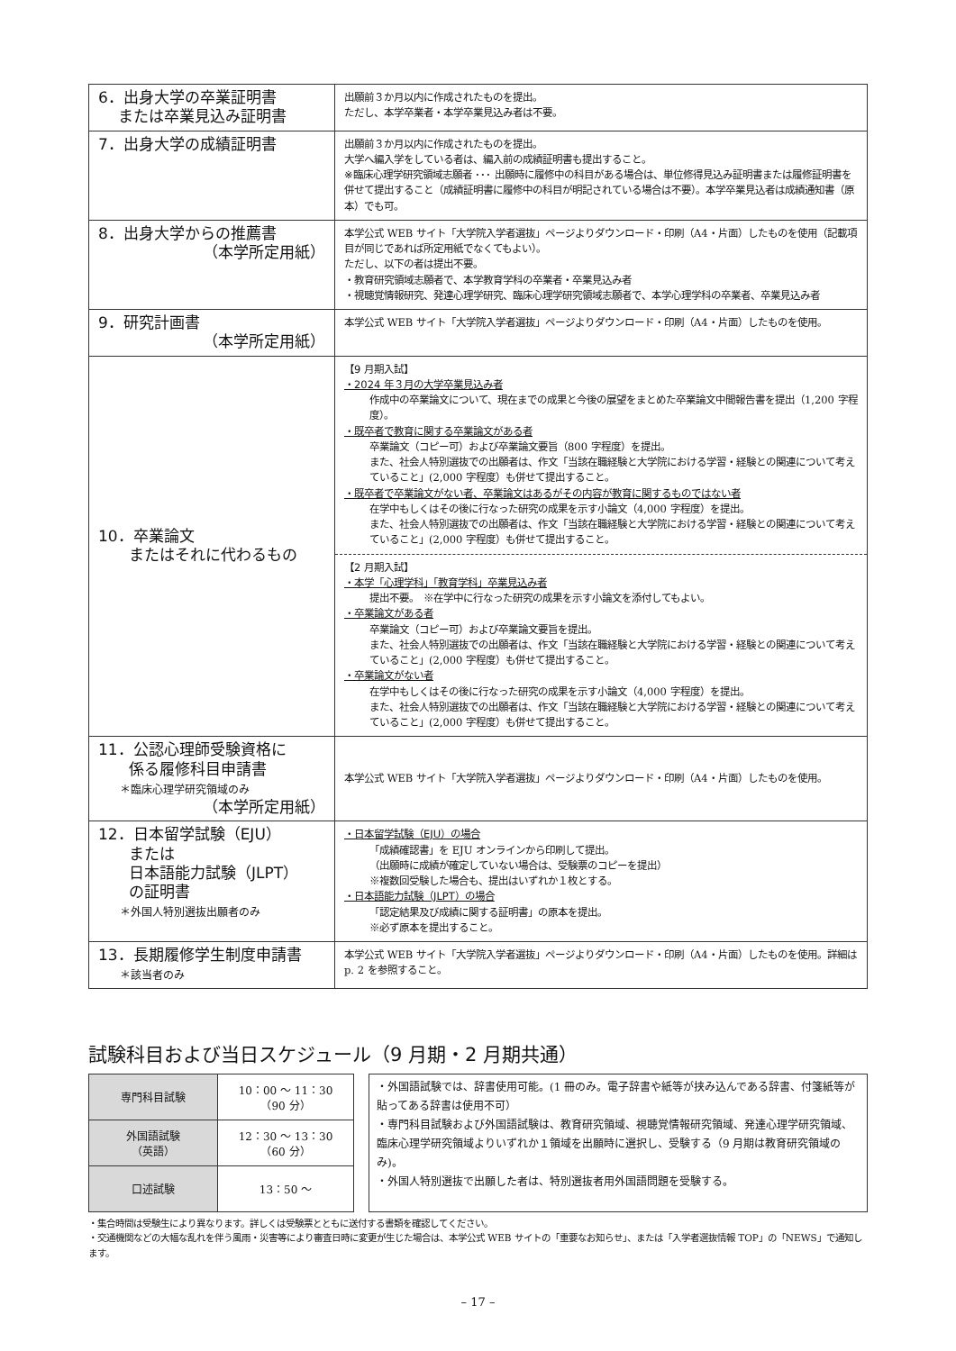| 6．出身大学の卒業証明書 または卒業見込み証明書 | 出願前３か月以内に作成されたものを提出。 ただし、本学卒業者・本学卒業見込み者は不要。 |
| 7．出身大学の成績証明書 | 出願前３か月以内に作成されたものを提出。 大学へ編入学をしている者は、編入前の成績証明書も提出すること。 ※臨床心理学研究領域志願者 ･･･ 出願時に履修中の科目がある場合は、単位修得見込み証明書または履修証明書を併せて提出すること（成績証明書に履修中の科目が明記されている場合は不要）。本学卒業見込者は成績通知書（原本）でも可。 |
| 8．出身大学からの推薦書 （本学所定用紙） | 本学公式 WEB サイト「大学院入学者選抜」ページよりダウンロード・印刷（A4・片面）したものを使用（記載項目が同じであれば所定用紙でなくてもよい）。 ただし、以下の者は提出不要。 ・教育研究領域志願者で、本学教育学科の卒業者・卒業見込み者 ・視聴覚情報研究、発達心理学研究、臨床心理学研究領域志願者で、本学心理学科の卒業者、卒業見込み者 |
| 9．研究計画書 （本学所定用紙） | 本学公式 WEB サイト「大学院入学者選抜」ページよりダウンロード・印刷（A4・片面）したものを使用。 |
| 10．卒業論文 またはそれに代わるもの | 【9 月期入試】 ・2024 年３月の大学卒業見込み者 作成中の卒業論文について、現在までの成果と今後の展望をまとめた卒業論文中間報告書を提出（1,200 字程度）。 ・既卒者で教育に関する卒業論文がある者 卒業論文（コピー可）および卒業論文要旨（800 字程度）を提出。 また、社会人特別選抜での出願者は、作文「当該在職経験と大学院における学習・経験との関連について考えていること」(2,000 字程度）も併せて提出すること。 ・既卒者で卒業論文がない者、卒業論文はあるがその内容が教育に関するものではない者 在学中もしくはその後に行なった研究の成果を示す小論文（4,000 字程度）を提出。 また、社会人特別選抜での出願者は、作文「当該在職経験と大学院における学習・経験との関連について考えていること」(2,000 字程度）も併せて提出すること。 【2 月期入試】 ・本学「心理学科」「教育学科」卒業見込み者 提出不要。 ※在学中に行なった研究の成果を示す小論文を添付してもよい。 ・卒業論文がある者 卒業論文（コピー可）および卒業論文要旨を提出。 また、社会人特別選抜での出願者は、作文「当該在職経験と大学院における学習・経験との関連について考えていること」(2,000 字程度）も併せて提出すること。 ・卒業論文がない者 在学中もしくはその後に行なった研究の成果を示す小論文（4,000 字程度）を提出。 また、社会人特別選抜での出願者は、作文「当該在職経験と大学院における学習・経験との関連について考えていること」(2,000 字程度）も併せて提出すること。 |
| 11．公認心理師受験資格に 係る履修科目申請書 ＊臨床心理学研究領域のみ （本学所定用紙） | 本学公式 WEB サイト「大学院入学者選抜」ページよりダウンロード・印刷（A4・片面）したものを使用。 |
| 12．日本留学試験（EJU） または 日本語能力試験（JLPT） の証明書 ＊外国人特別選抜出願者のみ | ・日本留学試験（EJU）の場合 「成績確認書」を EJU オンラインから印刷して提出。 （出願時に成績が確定していない場合は、受験票のコピーを提出） ※複数回受験した場合も、提出はいずれか１枚とする。 ・日本語能力試験（JLPT）の場合 「認定結果及び成績に関する証明書」の原本を提出。 ※必ず原本を提出すること。 |
| 13．長期履修学生制度申請書 ＊該当者のみ | 本学公式 WEB サイト「大学院入学者選抜」ページよりダウンロード・印刷（A4・片面）したものを使用。詳細は p. 2 を参照すること。 |
試験科目および当日スケジュール（9 月期・2 月期共通）
| 専門科目試験 | 10：00 ～ 11：30 （90 分） |
| 外国語試験 （英語） | 12：30 ～ 13：30 （60 分） |
| 口述試験 | 13：50 ～ |
・外国語試験では、辞書使用可能。(1 冊のみ。電子辞書や紙等が挟み込んである辞書、付箋紙等が貼ってある辞書は使用不可）
・専門科目試験および外国語試験は、教育研究領域、視聴覚情報研究領域、発達心理学研究領域、臨床心理学研究領域よりいずれか１領域を出願時に選択し、受験する（9 月期は教育研究領域のみ)。
・外国人特別選抜で出願した者は、特別選抜者用外国語問題を受験する。
・集合時間は受験生により異なります。詳しくは受験票とともに送付する書類を確認してください。
・交通機関などの大幅な乱れを伴う風雨・災害等により審査日時に変更が生じた場合は、本学公式 WEB サイトの「重要なお知らせ」、または「入学者選抜情報 TOP」の「NEWS」で通知します。
– 17 –